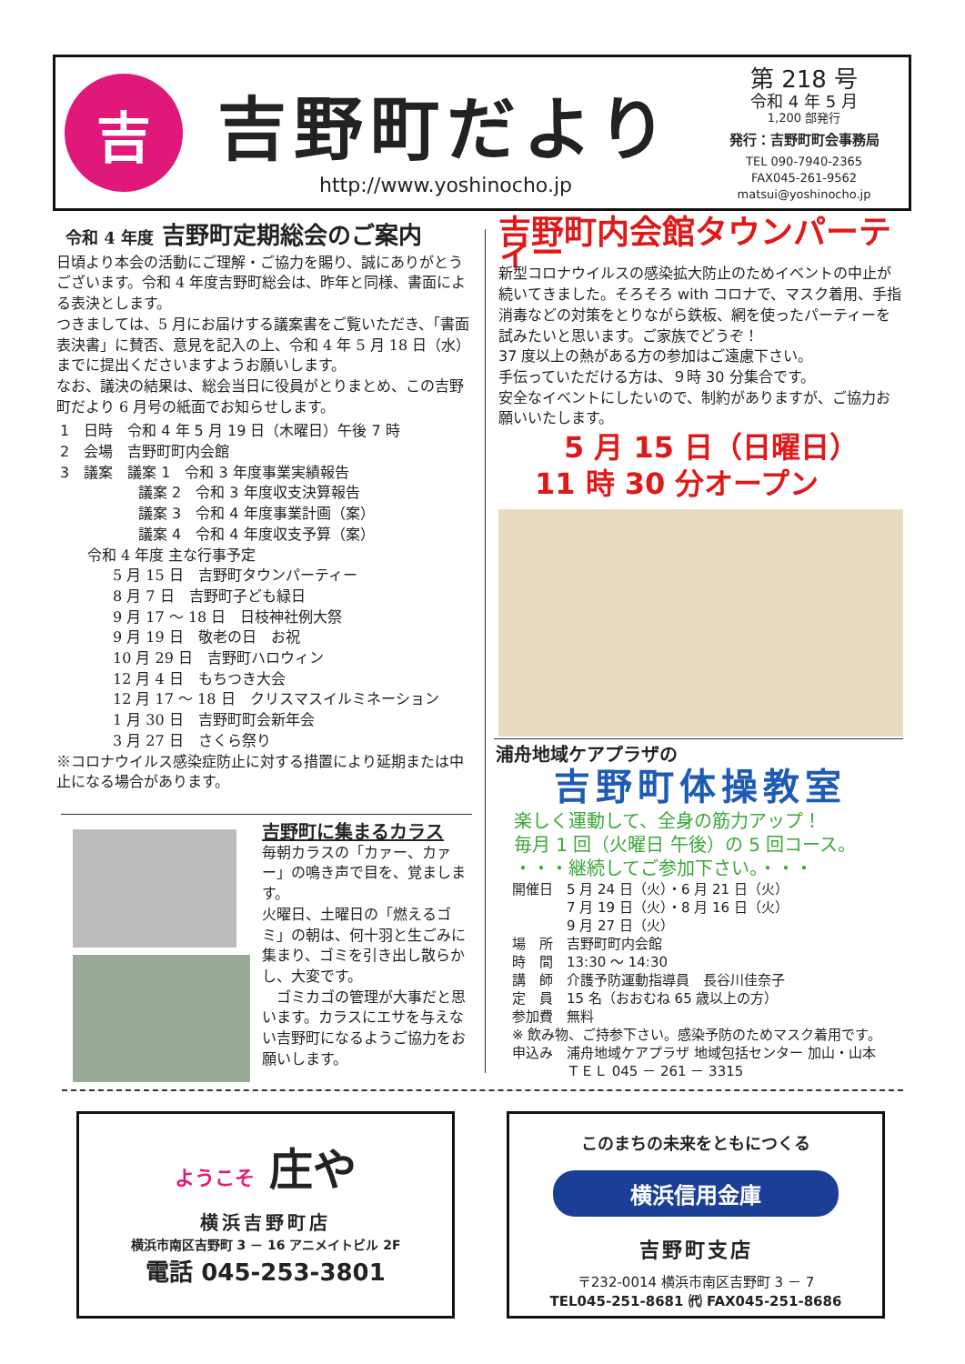吉
吉野町だより
http://www.yoshinocho.jp
第 218 号
令和 4 年 5 月
1,200 部発行
発行：吉野町町会事務局
TEL 090-7940-2365
FAX045-261-9562
matsui@yoshinocho.jp
令和 4 年度 吉野町定期総会のご案内
日頃より本会の活動にご理解・ご協力を賜り、誠にありがとうございます。令和 4 年度吉野町総会は、昨年と同様、書面による表決とします。
つきましては、5 月にお届けする議案書をご覧いただき、「書面表決書」に賛否、意見を記入の上、令和 4 年 5 月 18 日（水）までに提出くださいますようお願いします。
なお、議決の結果は、総会当日に役員がとりまとめ、この吉野町だより 6 月号の紙面でお知らせします。
1　日時　令和 4 年 5 月 19 日（木曜日）午後 7 時
2　会場　吉野町町内会館
3　議案　議案 1　令和 3 年度事業実績報告
議案 2　令和 3 年度収支決算報告
議案 3　令和 4 年度事業計画（案）
議案 4　令和 4 年度収支予算（案）
令和 4 年度 主な行事予定
5 月 15 日　吉野町タウンパーティー
8 月 7 日　吉野町子ども緑日
9 月 17 ～ 18 日　日枝神社例大祭
9 月 19 日　敬老の日　お祝
10 月 29 日　吉野町ハロウィン
12 月 4 日　もちつき大会
12 月 17 ～ 18 日　クリスマスイルミネーション
1 月 30 日　吉野町町会新年会
3 月 27 日　さくら祭り
※コロナウイルス感染症防止に対する措置により延期または中止になる場合があります。
吉野町に集まるカラス
毎朝カラスの「カァー、カァー」の鳴き声で目を、覚まします。
火曜日、土曜日の「燃えるゴミ」の朝は、何十羽と生ごみに集まり、ゴミを引き出し散らかし、大変です。
　ゴミカゴの管理が大事だと思います。カラスにエサを与えない吉野町になるようご協力をお願いします。
吉野町内会館タウンパーティー
新型コロナウイルスの感染拡大防止のためイベントの中止が続いてきました。そろそろ with コロナで、マスク着用、手指消毒などの対策をとりながら鉄板、網を使ったパーティーを試みたいと思います。ご家族でどうぞ！
37 度以上の熱がある方の参加はご遠慮下さい。
手伝っていただける方は、９時 30 分集合です。
安全なイベントにしたいので、制約がありますが、ご協力お願いいたします。
　5 月 15 日（日曜日）
11 時 30 分オープン
浦舟地域ケアプラザの
吉野町体操教室
楽しく運動して、全身の筋力アップ！
毎月 1 回（火曜日 午後）の 5 回コース。
・・・継続してご参加下さい。・・・
開催日　5 月 24 日（火）・6 月 21 日（火）
7 月 19 日（火）・8 月 16 日（火）
9 月 27 日（火）
場　所　吉野町町内会館
時　間　13:30 ～ 14:30
講　師　介護予防運動指導員　長谷川佳奈子
定　員　15 名（おおむね 65 歳以上の方）
参加費　無料
※ 飲み物、ご持参下さい。感染予防のためマスク着用です。
申込み　浦舟地域ケアプラザ 地域包括センター 加山・山本
ＴＥＬ 045 － 261 － 3315
ようこそ 庄や
横浜吉野町店
横浜市南区吉野町 3 － 16 アニメイトビル 2F
電話 045-253-3801
このまちの未来をともにつくる
横浜信用金庫
吉野町支店
〒232-0014 横浜市南区吉野町 3 － 7
TEL045-251-8681 ㈹ FAX045-251-8686